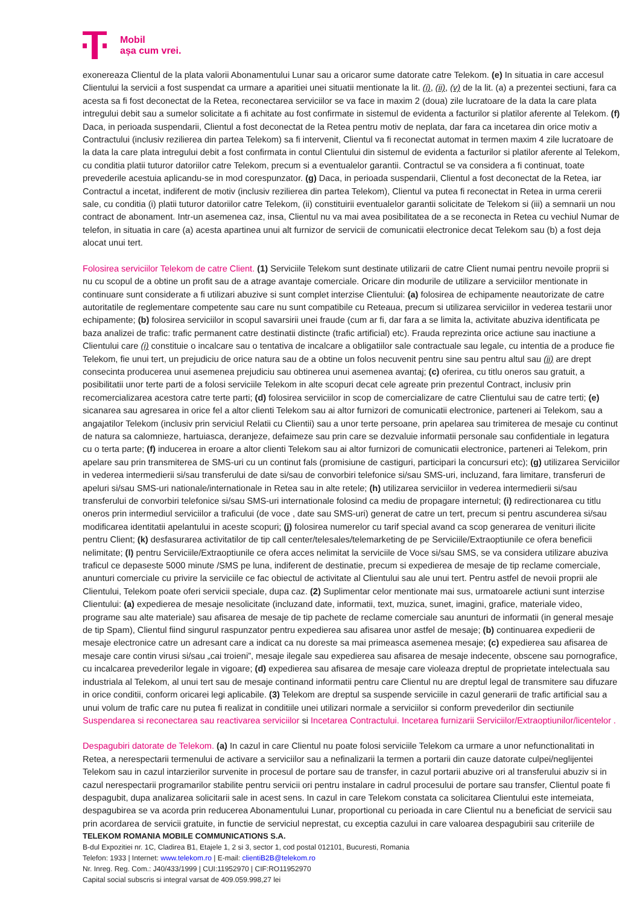Mobil
așa cum vrei.
exonereaza Clientul de la plata valorii Abonamentului Lunar sau a oricaror sume datorate catre Telekom. (e) In situatia in care accesul Clientului la servicii a fost suspendat ca urmare a aparitiei unei situatii mentionate la lit. (i), (ii), (v) de la lit. (a) a prezentei sectiuni, fara ca acesta sa fi fost deconectat de la Retea, reconectarea serviciilor se va face in maxim 2 (doua) zile lucratoare de la data la care plata intregului debit sau a sumelor solicitate a fi achitate au fost confirmate in sistemul de evidenta a facturilor si platilor aferente al Telekom. (f) Daca, in perioada suspendarii, Clientul a fost deconectat de la Retea pentru motiv de neplata, dar fara ca incetarea din orice motiv a Contractului (inclusiv rezilierea din partea Telekom) sa fi intervenit, Clientul va fi reconectat automat in termen maxim 4 zile lucratoare de la data la care plata intregului debit a fost confirmata in contul Clientului din sistemul de evidenta a facturilor si platilor aferente al Telekom, cu conditia platii tuturor datoriilor catre Telekom, precum si a eventualelor garantii. Contractul se va considera a fi continuat, toate prevederile acestuia aplicandu-se in mod corespunzator. (g) Daca, in perioada suspendarii, Clientul a fost deconectat de la Retea, iar Contractul a incetat, indiferent de motiv (inclusiv rezilierea din partea Telekom), Clientul va putea fi reconectat in Retea in urma cererii sale, cu conditia (i) platii tuturor datoriilor catre Telekom, (ii) constituirii eventualelor garantii solicitate de Telekom si (iii) a semnarii un nou contract de abonament. Intr-un asemenea caz, insa, Clientul nu va mai avea posibilitatea de a se reconecta in Retea cu vechiul Numar de telefon, in situatia in care (a) acesta apartinea unui alt furnizor de servicii de comunicatii electronice decat Telekom sau (b) a fost deja alocat unui tert.
Folosirea serviciilor Telekom de catre Client. (1) Serviciile Telekom sunt destinate utilizarii de catre Client numai pentru nevoile proprii si nu cu scopul de a obtine un profit sau de a atrage avantaje comerciale. Oricare din modurile de utilizare a serviciilor mentionate in continuare sunt considerate a fi utilizari abuzive si sunt complet interzise Clientului: (a) folosirea de echipamente neautorizate de catre autoritatile de reglementare competente sau care nu sunt compatibile cu Reteaua, precum si utilizarea serviciilor in vederea testarii unor echipamente; (b) folosirea serviciilor in scopul savarsirii unei fraude (cum ar fi, dar fara a se limita la, activitate abuziva identificata pe baza analizei de trafic: trafic permanent catre destinatii distincte (trafic artificial) etc). Frauda reprezinta orice actiune sau inactiune a Clientului care (i) constituie o incalcare sau o tentativa de incalcare a obligatiilor sale contractuale sau legale, cu intentia de a produce fie Telekom, fie unui tert, un prejudiciu de orice natura sau de a obtine un folos necuvenit pentru sine sau pentru altul sau (ii) are drept consecinta producerea unui asemenea prejudiciu sau obtinerea unui asemenea avantaj; (c) oferirea, cu titlu oneros sau gratuit, a posibilitatii unor terte parti de a folosi serviciile Telekom in alte scopuri decat cele agreate prin prezentul Contract, inclusiv prin recomercializarea acestora catre terte parti; (d) folosirea serviciilor in scop de comercializare de catre Clientului sau de catre terti; (e) sicanarea sau agresarea in orice fel a altor clienti Telekom sau ai altor furnizori de comunicatii electronice, parteneri ai Telekom, sau a angajatilor Telekom (inclusiv prin serviciul Relatii cu Clientii) sau a unor terte persoane, prin apelarea sau trimiterea de mesaje cu continut de natura sa calomnieze, hartuiasca, deranjeze, defaimeze sau prin care se dezvaluie informatii personale sau confidentiale in legatura cu o terta parte; (f) inducerea in eroare a altor clienti Telekom sau ai altor furnizori de comunicatii electronice, parteneri ai Telekom, prin apelare sau prin transmiterea de SMS-uri cu un continut fals (promisiune de castiguri, participari la concursuri etc); (g) utilizarea Serviciilor in vederea intermedierii si/sau transferului de date si/sau de convorbiri telefonice si/sau SMS-uri, incluzand, fara limitare, transferuri de apeluri si/sau SMS-uri nationale/internationale in Retea sau in alte retele; (h) utilizarea serviciilor in vederea intermedierii si/sau transferului de convorbiri telefonice si/sau SMS-uri internationale folosind ca mediu de propagare internetul; (i) redirectionarea cu titlu oneros prin intermediul serviciilor a traficului (de voce , date sau SMS-uri) generat de catre un tert, precum si pentru ascunderea si/sau modificarea identitatii apelantului in aceste scopuri; (j) folosirea numerelor cu tarif special avand ca scop generarea de venituri ilicite pentru Client; (k) desfasurarea activitatilor de tip call center/telesales/telemarketing de pe Serviciile/Extraoptiunile ce ofera beneficii nelimitate; (l) pentru Serviciile/Extraoptiunile ce ofera acces nelimitat la serviciile de Voce si/sau SMS, se va considera utilizare abuziva traficul ce depaseste 5000 minute /SMS pe luna, indiferent de destinatie, precum si expedierea de mesaje de tip reclame comerciale, anunturi comerciale cu privire la serviciile ce fac obiectul de activitate al Clientului sau ale unui tert. Pentru astfel de nevoii proprii ale Clientului, Telekom poate oferi servicii speciale, dupa caz. (2) Suplimentar celor mentionate mai sus, urmatoarele actiuni sunt interzise Clientului: (a) expedierea de mesaje nesolicitate (incluzand date, informatii, text, muzica, sunet, imagini, grafice, materiale video, programe sau alte materiale) sau afisarea de mesaje de tip pachete de reclame comerciale sau anunturi de informatii (in general mesaje de tip Spam), Clientul fiind singurul raspunzator pentru expedierea sau afisarea unor astfel de mesaje; (b) continuarea expedierii de mesaje electronice catre un adresant care a indicat ca nu doreste sa mai primeasca asemenea mesaje; (c) expedierea sau afisarea de mesaje care contin virusi si/sau „cai troieni”, mesaje ilegale sau expedierea sau afisarea de mesaje indecente, obscene sau pornografice, cu incalcarea prevederilor legale in vigoare; (d) expedierea sau afisarea de mesaje care violeaza dreptul de proprietate intelectuala sau industriala al Telekom, al unui tert sau de mesaje continand informatii pentru care Clientul nu are dreptul legal de transmitere sau difuzare in orice conditii, conform oricarei legi aplicabile. (3) Telekom are dreptul sa suspende serviciile in cazul generarii de trafic artificial sau a unui volum de trafic care nu putea fi realizat in conditiile unei utilizari normale a serviciilor si conform prevederilor din sectiunile Suspendarea si reconectarea sau reactivarea serviciilor si Incetarea Contractului. Incetarea furnizarii Serviciilor/Extraoptiunilor/licentelor .
Despagubiri datorate de Telekom. (a) In cazul in care Clientul nu poate folosi serviciile Telekom ca urmare a unor nefunctionalitati in Retea, a nerespectarii termenului de activare a serviciilor sau a nefinalizarii la termen a portarii din cauze datorate culpei/neglijentei Telekom sau in cazul intarzierilor survenite in procesul de portare sau de transfer, in cazul portarii abuzive ori al transferului abuziv si in cazul nerespectarii programarilor stabilite pentru servicii ori pentru instalare in cadrul procesului de portare sau transfer, Clientul poate fi despagubit, dupa analizarea solicitarii sale in acest sens. In cazul in care Telekom constata ca solicitarea Clientului este intemeiata, despagubirea se va acorda prin reducerea Abonamentului Lunar, proportional cu perioada in care Clientul nu a beneficiat de servicii sau prin acordarea de servicii gratuite, in functie de serviciul neprestat, cu exceptia cazului in care valoarea despagubirii sau criteriile de
TELEKOM ROMANIA MOBILE COMMUNICATIONS S.A.
B-dul Expozitiei nr. 1C, Cladirea B1, Etajele 1, 2 si 3, sector 1, cod postal 012101, Bucuresti, Romania
Telefon: 1933 | Internet: www.telekom.ro | E-mail: clientiB2B@telekom.ro
Nr. Inreg. Reg. Com.: J40/433/1999 | CUI:11952970 | CIF:RO11952970
Capital social subscris si integral varsat de 409.059.998,27 lei